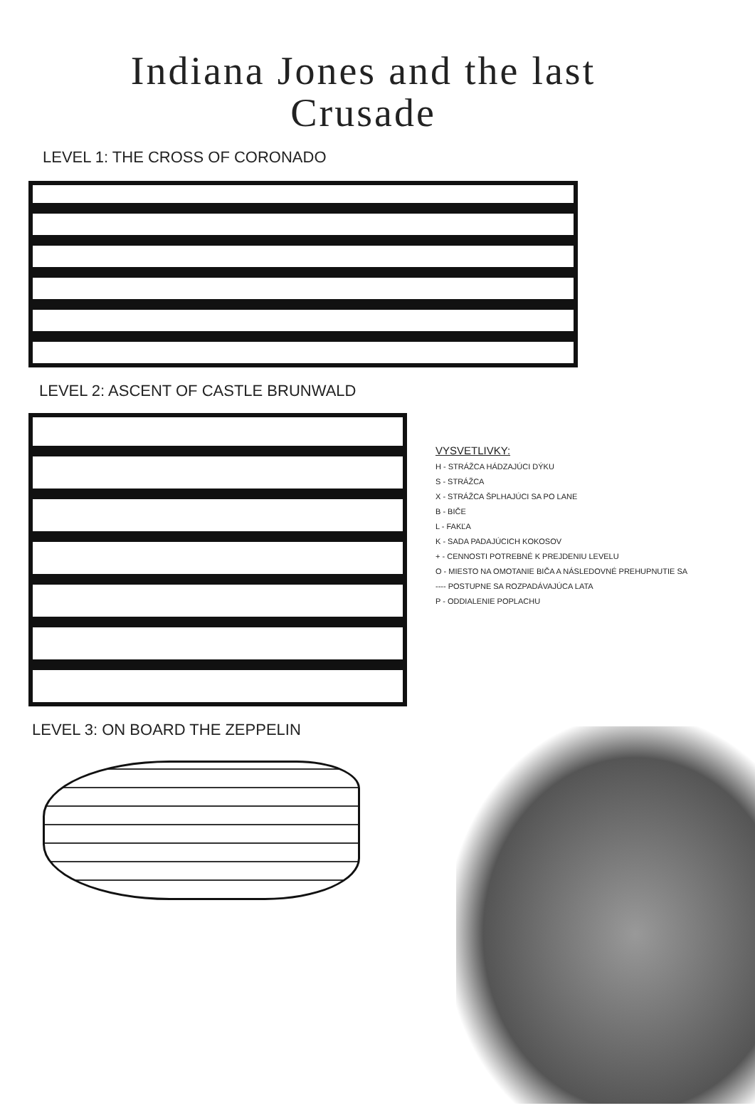Indiana Jones and the last
Crusade
LEVEL 1: THE CROSS OF CORONADO
LEVEL 2: ASCENT OF CASTLE BRUNWALD
VYSVETLIVKY:
H - STRÁŽCA HÁDZAJÚCI DÝKU
S - STRÁŽCA
X - STRÁŽCA ŠPLHAJÚCI SA PO LANE
B - BIČE
L - FAKĽA
K - SADA PADAJÚCICH KOKOSOV
+ - CENNOSTI POTREBNÉ K PREJDENIU LEVELU
O - MIESTO NA OMOTANIE BIČA A NÁSLEDOVNÉ PREHUPNUTIE SA
---- POSTUPNE SA ROZPADÁVAJÚCA LATA
P - ODDIALENIE POPLACHU
LEVEL 3: ON BOARD THE ZEPPELIN